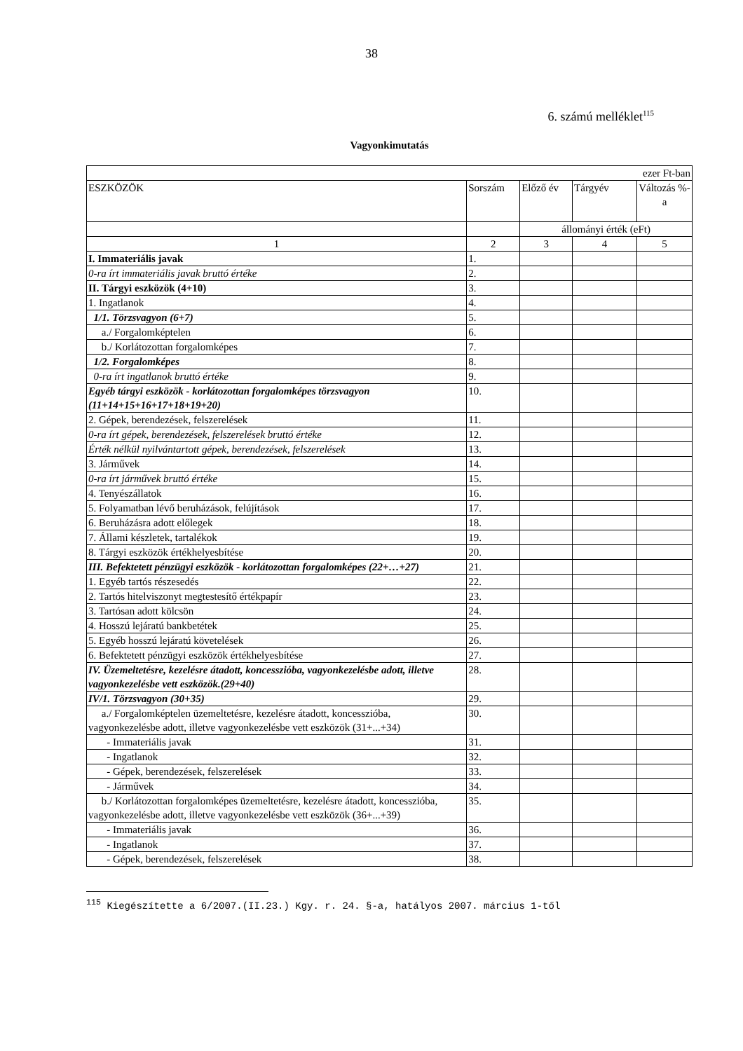38
6. számú melléklet<sup>115</sup>
Vagyonkimutatás
| ezer Ft-ban | | | | |
| ESZKÖZÖK | Sorszám | Előző év | Tárgyév | Változás %-a |
| | | állományi érték (eFt) | | |
| 1 | 2 | 3 | 4 | 5 |
| I. Immateriális javak | 1. | | | |
| 0-ra írt immateriális javak bruttó értéke | 2. | | | |
| II. Tárgyi eszközök (4+10) | 3. | | | |
| 1. Ingatlanok | 4. | | | |
| 1/1. Törzsvagyon (6+7) | 5. | | | |
| a./ Forgalomképtelen | 6. | | | |
| b./ Korlátozottan forgalomképes | 7. | | | |
| 1/2. Forgalomképes | 8. | | | |
| 0-ra írt ingatlanok bruttó értéke | 9. | | | |
| Egyéb tárgyi eszközök - korlátozottan forgalomképes törzsvagyon (11+14+15+16+17+18+19+20) | 10. | | | |
| 2. Gépek, berendezések, felszerelések | 11. | | | |
| 0-ra írt gépek, berendezések, felszerelések bruttó értéke | 12. | | | |
| Érték nélkül nyilvántartott gépek, berendezések, felszerelések | 13. | | | |
| 3. Járművek | 14. | | | |
| 0-ra írt járművek bruttó értéke | 15. | | | |
| 4. Tenyészállatok | 16. | | | |
| 5. Folyamatban lévő beruházások, felújítások | 17. | | | |
| 6. Beruházásra adott előlegek | 18. | | | |
| 7. Állami készletek, tartalékok | 19. | | | |
| 8. Tárgyi eszközök értékhelyesbítése | 20. | | | |
| III. Befektetett pénzügyi eszközök - korlátozottan forgalomképes (22+…+27) | 21. | | | |
| 1. Egyéb tartós részesedés | 22. | | | |
| 2. Tartós hitelviszonyt megtestesítő értékpapír | 23. | | | |
| 3. Tartósan adott kölcsön | 24. | | | |
| 4. Hosszú lejáratú bankbetétek | 25. | | | |
| 5. Egyéb hosszú lejáratú követelések | 26. | | | |
| 6. Befektetett pénzügyi eszközök értékhelyesbítése | 27. | | | |
| IV. Üzemeltetésre, kezelésre átadott, koncesszióba, vagyonkezelésbe adott, illetve vagyonkezelésbe vett eszközök.(29+40) | 28. | | | |
| IV/1. Törzsvagyon (30+35) | 29. | | | |
| a./ Forgalomképtelen üzemeltetésre, kezelésre átadott, koncesszióba, vagyonkezelésbe adott, illetve vagyonkezelésbe vett eszközök (31+...+34) | 30. | | | |
| - Immateriális javak | 31. | | | |
| - Ingatlanok | 32. | | | |
| - Gépek, berendezések, felszerelések | 33. | | | |
| - Járművek | 34. | | | |
| b./ Korlátozottan forgalomképes üzemeltetésre, kezelésre átadott, koncesszióba, vagyonkezelésbe adott, illetve vagyonkezelésbe vett eszközök (36+...+39) | 35. | | | |
| - Immateriális javak | 36. | | | |
| - Ingatlanok | 37. | | | |
| - Gépek, berendezések, felszerelések | 38. | | | |
<sup>115</sup> Kiegészítette a 6/2007.(II.23.) Kgy. r. 24. §-a, hatályos 2007. március 1-től